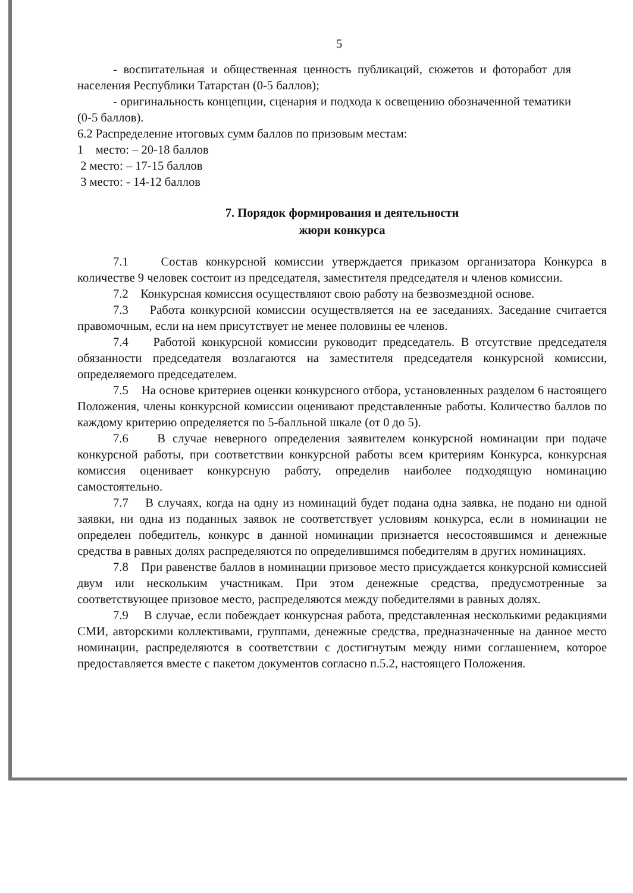5
- воспитательная и общественная ценность публикаций, сюжетов и фоторабот для населения Республики Татарстан (0-5 баллов);
- оригинальность концепции, сценария и подхода к освещению обозначенной тематики (0-5 баллов).
6.2 Распределение итоговых сумм баллов по призовым местам:
1 место: – 20-18 баллов
2 место: – 17-15 баллов
3 место: - 14-12 баллов
7. Порядок формирования и деятельности
жюри конкурса
7.1 Состав конкурсной комиссии утверждается приказом организатора Конкурса в количестве 9 человек состоит из председателя, заместителя председателя и членов комиссии.
7.2 Конкурсная комиссия осуществляют свою работу на безвозмездной основе.
7.3 Работа конкурсной комиссии осуществляется на ее заседаниях. Заседание считается правомочным, если на нем присутствует не менее половины ее членов.
7.4 Работой конкурсной комиссии руководит председатель. В отсутствие председателя обязанности председателя возлагаются на заместителя председателя конкурсной комиссии, определяемого председателем.
7.5 На основе критериев оценки конкурсного отбора, установленных разделом 6 настоящего Положения, члены конкурсной комиссии оценивают представленные работы. Количество баллов по каждому критерию определяется по 5-балльной шкале (от 0 до 5).
7.6 В случае неверного определения заявителем конкурсной номинации при подаче конкурсной работы, при соответствии конкурсной работы всем критериям Конкурса, конкурсная комиссия оценивает конкурсную работу, определив наиболее подходящую номинацию самостоятельно.
7.7 В случаях, когда на одну из номинаций будет подана одна заявка, не подано ни одной заявки, ни одна из поданных заявок не соответствует условиям конкурса, если в номинации не определен победитель, конкурс в данной номинации признается несостоявшимся и денежные средства в равных долях распределяются по определившимся победителям в других номинациях.
7.8 При равенстве баллов в номинации призовое место присуждается конкурсной комиссией двум или нескольким участникам. При этом денежные средства, предусмотренные за соответствующее призовое место, распределяются между победителями в равных долях.
7.9 В случае, если побеждает конкурсная работа, представленная несколькими редакциями СМИ, авторскими коллективами, группами, денежные средства, предназначенные на данное место номинации, распределяются в соответствии с достигнутым между ними соглашением, которое предоставляется вместе с пакетом документов согласно п.5.2, настоящего Положения.